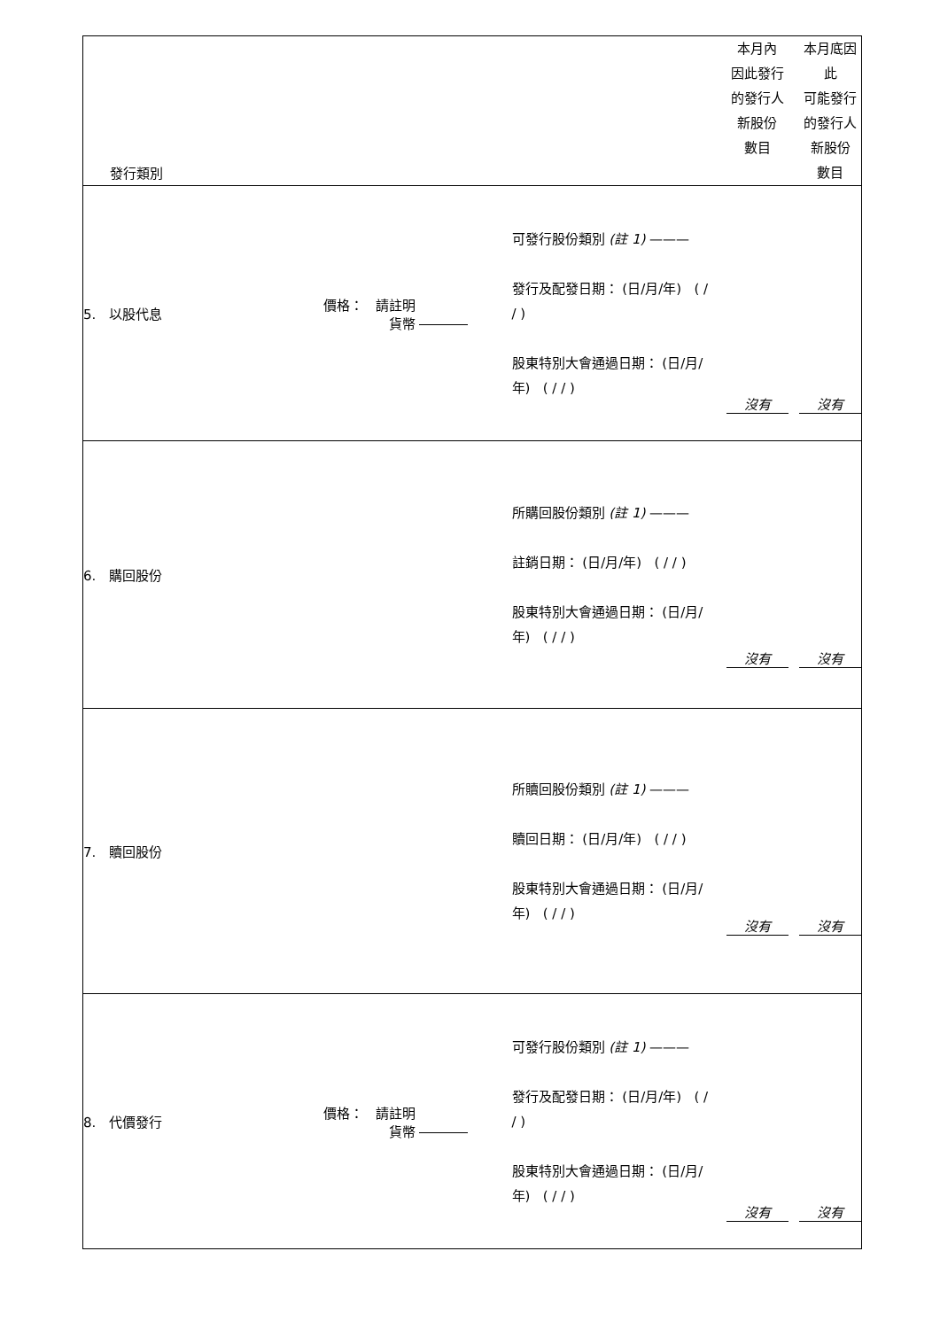| 發行類別 | | | 本月內 因此發行 的發行人 新股份 數目 | 本月底因 此 可能發行 的發行人 新股份 數目 |
| --- | --- | --- | --- | --- |
| 5. 以股代息 | 價格： 請註明 貨幣 | 可發行股份類別 (註 1) ——— 發行及配發日期： (日/月/年) ( / / ) 股東特別大會通過日期： (日/月/年) ( / / ) | 沒有 | 沒有 |
| 6. 購回股份 | | 所購回股份類別 (註 1) ——— 註銷日期： (日/月/年) ( / / ) 股東特別大會通過日期： (日/月/年) ( / / ) | 沒有 | 沒有 |
| 7. 贖回股份 | | 所贖回股份類別 (註 1) ——— 贖回日期： (日/月/年) ( / / ) 股東特別大會通過日期： (日/月/年) ( / / ) | 沒有 | 沒有 |
| 8. 代價發行 | 價格： 請註明 貨幣 | 可發行股份類別 (註 1) ——— 發行及配發日期： (日/月/年) ( / / ) 股東特別大會通過日期： (日/月/年) ( / / ) | 沒有 | 沒有 |